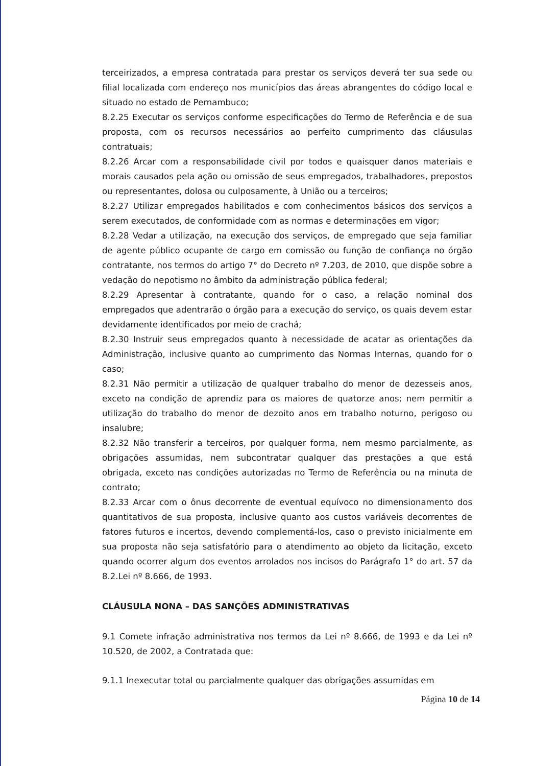terceirizados, a empresa contratada para prestar os serviços deverá ter sua sede ou filial localizada com endereço nos municípios das áreas abrangentes do código local e situado no estado de Pernambuco;
8.2.25 Executar os serviços conforme especificações do Termo de Referência e de sua proposta, com os recursos necessários ao perfeito cumprimento das cláusulas contratuais;
8.2.26 Arcar com a responsabilidade civil por todos e quaisquer danos materiais e morais causados pela ação ou omissão de seus empregados, trabalhadores, prepostos ou representantes, dolosa ou culposamente, à União ou a terceiros;
8.2.27 Utilizar empregados habilitados e com conhecimentos básicos dos serviços a serem executados, de conformidade com as normas e determinações em vigor;
8.2.28 Vedar a utilização, na execução dos serviços, de empregado que seja familiar de agente público ocupante de cargo em comissão ou função de confiança no órgão contratante, nos termos do artigo 7° do Decreto nº 7.203, de 2010, que dispõe sobre a vedação do nepotismo no âmbito da administração pública federal;
8.2.29 Apresentar à contratante, quando for o caso, a relação nominal dos empregados que adentrarão o órgão para a execução do serviço, os quais devem estar devidamente identificados por meio de crachá;
8.2.30 Instruir seus empregados quanto à necessidade de acatar as orientações da Administração, inclusive quanto ao cumprimento das Normas Internas, quando for o caso;
8.2.31 Não permitir a utilização de qualquer trabalho do menor de dezesseis anos, exceto na condição de aprendiz para os maiores de quatorze anos; nem permitir a utilização do trabalho do menor de dezoito anos em trabalho noturno, perigoso ou insalubre;
8.2.32 Não transferir a terceiros, por qualquer forma, nem mesmo parcialmente, as obrigações assumidas, nem subcontratar qualquer das prestações a que está obrigada, exceto nas condições autorizadas no Termo de Referência ou na minuta de contrato;
8.2.33 Arcar com o ônus decorrente de eventual equívoco no dimensionamento dos quantitativos de sua proposta, inclusive quanto aos custos variáveis decorrentes de fatores futuros e incertos, devendo complementá-los, caso o previsto inicialmente em sua proposta não seja satisfatório para o atendimento ao objeto da licitação, exceto quando ocorrer algum dos eventos arrolados nos incisos do Parágrafo 1° do art. 57 da 8.2.Lei nº 8.666, de 1993.
CLÁUSULA NONA – DAS SANÇÕES ADMINISTRATIVAS
9.1 Comete infração administrativa nos termos da Lei nº 8.666, de 1993 e da Lei nº 10.520, de 2002, a Contratada que:
9.1.1 Inexecutar total ou parcialmente qualquer das obrigações assumidas em
Página 10 de 14